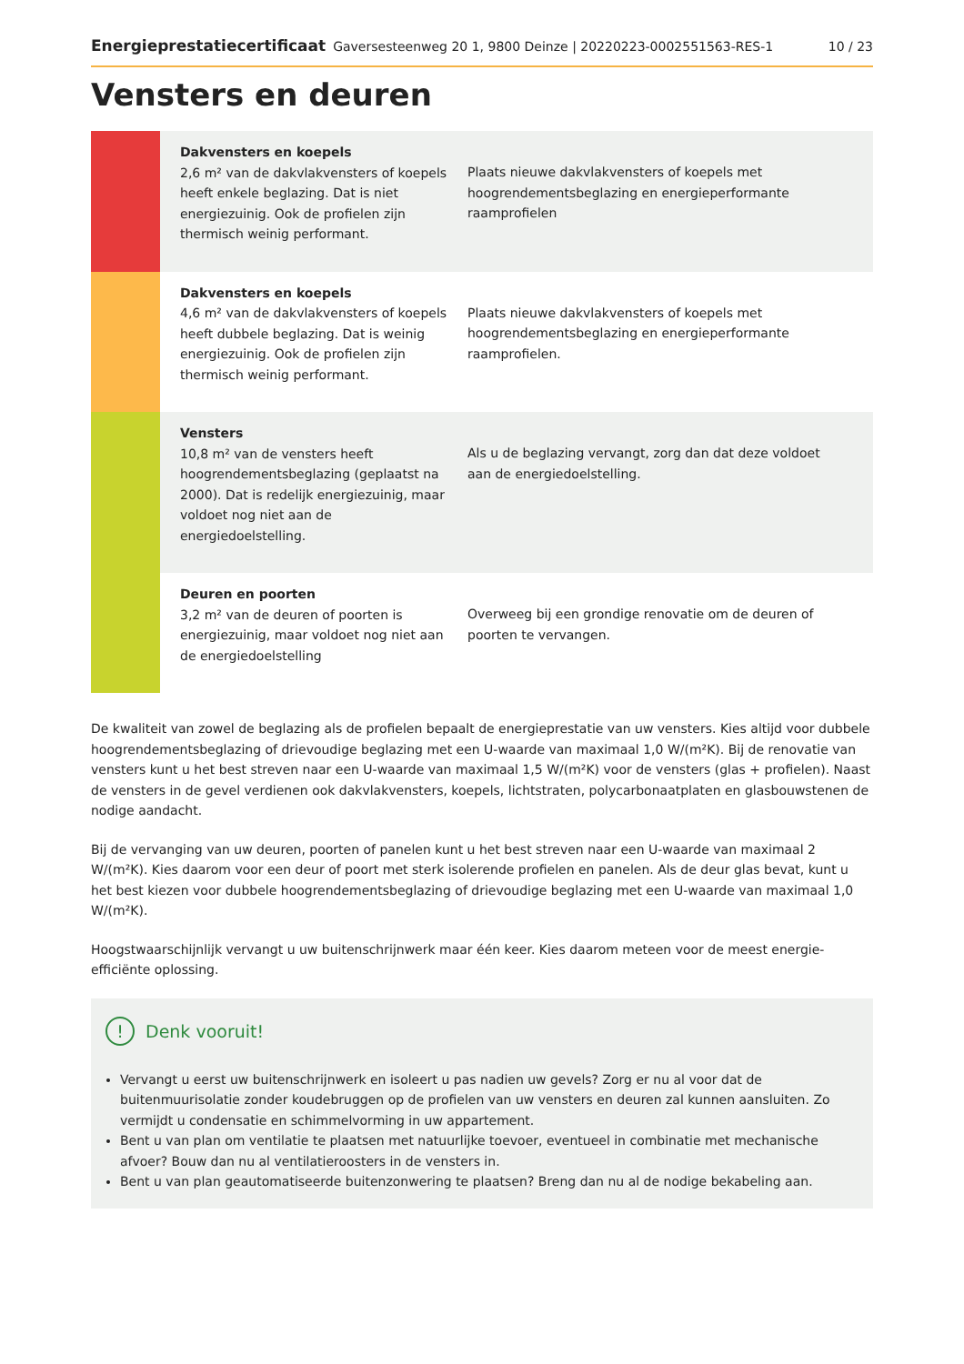Energieprestatiecertificaat Gaversesteenweg 20 1, 9800 Deinze | 20220223-0002551563-RES-1 10 / 23
Vensters en deuren
| | Dakvensters en koepels 2,6 m² van de dakvlakvensters of koepels heeft enkele beglazing. Dat is niet energiezuinig. Ook de profielen zijn thermisch weinig performant. | Plaats nieuwe dakvlakvensters of koepels met hoogrendementsbeglazing en energieperformante raamprofielen |
| | Dakvensters en koepels 4,6 m² van de dakvlakvensters of koepels heeft dubbele beglazing. Dat is weinig energiezuinig. Ook de profielen zijn thermisch weinig performant. | Plaats nieuwe dakvlakvensters of koepels met hoogrendementsbeglazing en energieperformante raamprofielen. |
| | Vensters 10,8 m² van de vensters heeft hoogrendementsbeglazing (geplaatst na 2000). Dat is redelijk energiezuinig, maar voldoet nog niet aan de energiedoelstelling. | Als u de beglazing vervangt, zorg dan dat deze voldoet aan de energiedoelstelling. |
| | Deuren en poorten 3,2 m² van de deuren of poorten is energiezuinig, maar voldoet nog niet aan de energiedoelstelling | Overweeg bij een grondige renovatie om de deuren of poorten te vervangen. |
De kwaliteit van zowel de beglazing als de profielen bepaalt de energieprestatie van uw vensters. Kies altijd voor dubbele hoogrendementsbeglazing of drievoudige beglazing met een U-waarde van maximaal 1,0 W/(m²K). Bij de renovatie van vensters kunt u het best streven naar een U-waarde van maximaal 1,5 W/(m²K) voor de vensters (glas + profielen). Naast de vensters in de gevel verdienen ook dakvlakvensters, koepels, lichtstraten, polycarbonaatplaten en glasbouwstenen de nodige aandacht.
Bij de vervanging van uw deuren, poorten of panelen kunt u het best streven naar een U-waarde van maximaal 2 W/(m²K). Kies daarom voor een deur of poort met sterk isolerende profielen en panelen. Als de deur glas bevat, kunt u het best kiezen voor dubbele hoogrendementsbeglazing of drievoudige beglazing met een U-waarde van maximaal 1,0 W/(m²K).
Hoogstwaarschijnlijk vervangt u uw buitenschrijnwerk maar één keer. Kies daarom meteen voor de meest energie-efficiënte oplossing.
! Denk vooruit!
Vervangt u eerst uw buitenschrijnwerk en isoleert u pas nadien uw gevels? Zorg er nu al voor dat de buitenmuurisolatie zonder koudebruggen op de profielen van uw vensters en deuren zal kunnen aansluiten. Zo vermijdt u condensatie en schimmelvorming in uw appartement.
Bent u van plan om ventilatie te plaatsen met natuurlijke toevoer, eventueel in combinatie met mechanische afvoer? Bouw dan nu al ventilatieroosters in de vensters in.
Bent u van plan geautomatiseerde buitenzonwering te plaatsen? Breng dan nu al de nodige bekabeling aan.